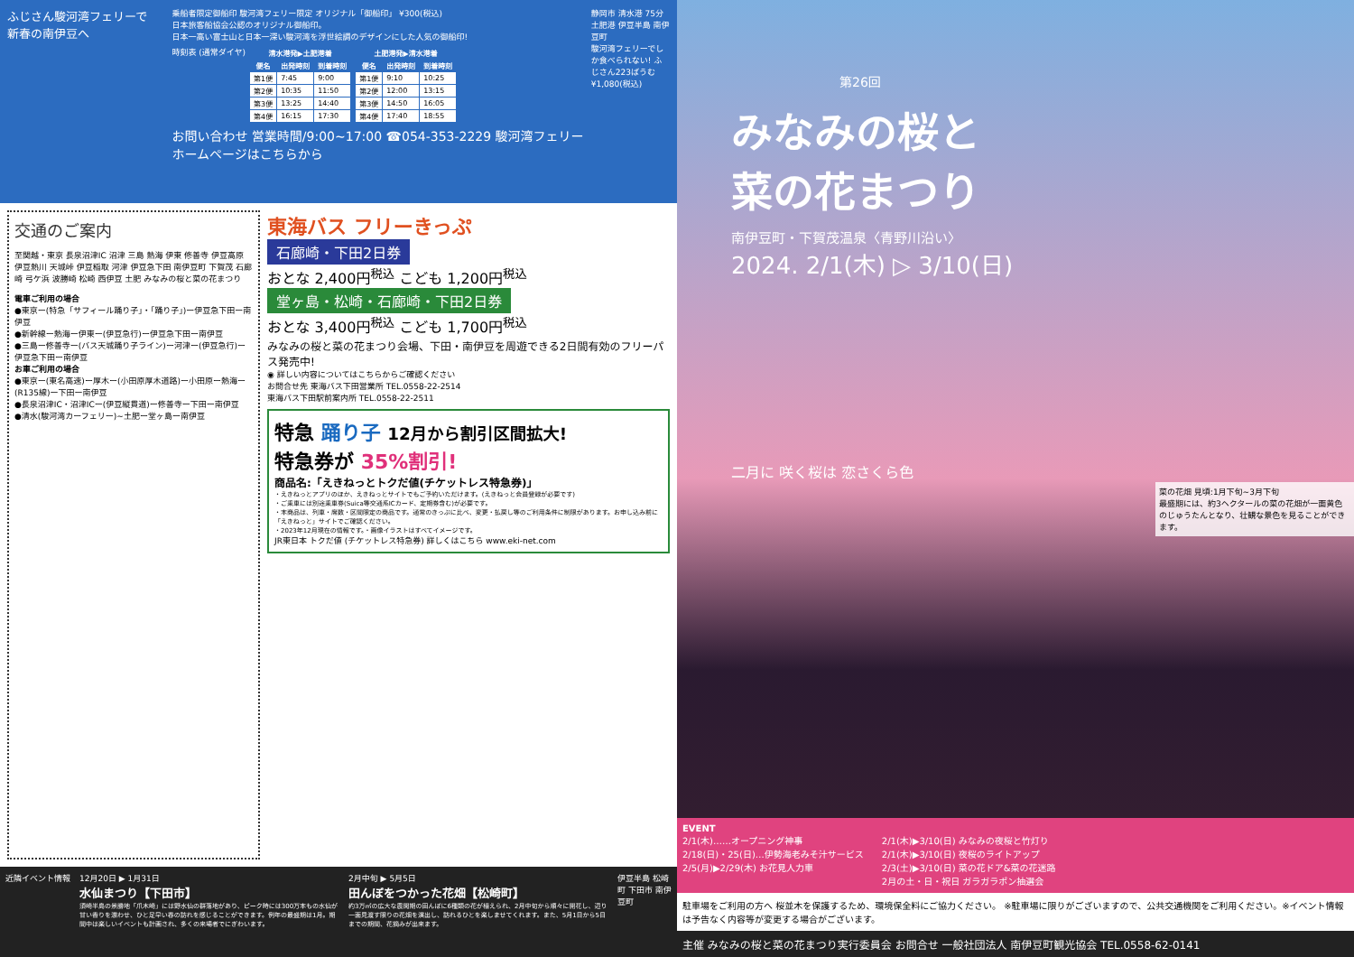ふじさん駿河湾フェリーで
新春の南伊豆へ
乗船者限定御船印 駿河湾フェリー限定 オリジナル「御船印」 ¥300(税込)
日本旅客船協会公認のオリジナル御船印。
日本一高い富士山と日本一深い駿河湾を浮世絵調のデザインにした人気の御船印!
時刻表 (通常ダイヤ)
| 清水港発▶土肥港着 | | |
| --- | --- | --- |
| 便名 | 出発時刻 | 到着時刻 |
| 第1便 | 7:45 | 9:00 |
| 第2便 | 10:35 | 11:50 |
| 第3便 | 13:25 | 14:40 |
| 第4便 | 16:15 | 17:30 |
| 土肥港発▶清水港着 | | |
| --- | --- | --- |
| 便名 | 出発時刻 | 到着時刻 |
| 第1便 | 9:10 | 10:25 |
| 第2便 | 12:00 | 13:15 |
| 第3便 | 14:50 | 16:05 |
| 第4便 | 17:40 | 18:55 |
お問い合わせ 営業時間/9:00~17:00 ☎054-353-2229 駿河湾フェリー ホームページはこちらから
静岡市 清水港 75分 土肥港 伊豆半島 南伊豆町
駿河湾フェリーでしか食べられない! ふじさん223ばうむ ¥1,080(税込)
交通のご案内
至関越・東京 長泉沼津IC 沼津 三島 熱海 伊東 修善寺 伊豆高原 伊豆熱川 天城峠 伊豆稲取 河津 伊豆急下田 南伊豆町 下賀茂 石廊崎 弓ケ浜 波勝崎 松崎 西伊豆 土肥 みなみの桜と菜の花まつり
電車ご利用の場合
●東京ー(特急「サフィール踊り子」・「踊り子」)ー伊豆急下田ー南伊豆
●新幹線ー熱海ー伊東ー(伊豆急行)ー伊豆急下田ー南伊豆
●三島ー修善寺ー(バス天城踊り子ライン)ー河津ー(伊豆急行)ー伊豆急下田ー南伊豆
お車ご利用の場合
●東京ー(東名高速)ー厚木ー(小田原厚木道路)ー小田原ー熱海ー(R135線)ー下田ー南伊豆
●長泉沼津IC・沼津ICー(伊豆縦貫道)ー修善寺ー下田ー南伊豆
●清水(駿河湾カーフェリー)~土肥ー堂ヶ島ー南伊豆
東海バス フリーきっぷ
石廊崎・下田2日券
おとな 2,400円<sup>税込</sup> こども 1,200円<sup>税込</sup>
堂ヶ島・松崎・石廊崎・下田2日券
おとな 3,400円<sup>税込</sup> こども 1,700円<sup>税込</sup>
みなみの桜と菜の花まつり会場、下田・南伊豆を周遊できる2日間有効のフリーパス発売中!
◉ 詳しい内容についてはこちらからご確認ください
お問合せ先 東海バス下田営業所 TEL.0558-22-2514
東海バス下田駅前案内所 TEL.0558-22-2511
特急 踊り子 12月から割引区間拡大!
特急券が 35%割引!
商品名:「えきねっとトクだ値(チケットレス特急券)」
・えきねっとアプリのほか、えきねっとサイトでもご予約いただけます。(えきねっと会員登録が必要です)
・ご乗車には別途乗車券(Suica等交通系ICカード、定期券含む)が必要です。
・本商品は、列車・席数・区間限定の商品です。通常のきっぷに比べ、変更・払戻し等のご利用条件に制限があります。お申し込み前に「えきねっと」サイトでご確認ください。
・2023年12月現在の情報です。・画像イラストはすべてイメージです。
JR東日本 トクだ値 (チケットレス特急券) 詳しくはこちら www.eki-net.com
近隣イベント情報 12月20日 ▶ 1月31日
水仙まつり【下田市】
須崎半島の景勝地「爪木崎」には野水仙の群落地があり、ピーク時には300万本もの水仙が甘い香りを漂わせ、ひと足早い春の訪れを感じることができます。例年の最盛期は1月。期間中は楽しいイベントも計画され、多くの来場者でにぎわいます。
2月中旬 ▶ 5月5日
田んぼをつかった花畑【松崎町】
約3万㎡の広大な農閑期の田んぼに6種類の花が植えられ、2月中旬から順々に開花し、辺り一面見渡す限りの花畑を演出し、訪れるひとを楽しませてくれます。また、5月1日から5日までの期間、花摘みが出来ます。
伊豆半島 松崎町 下田市 南伊豆町
第26回
みなみの桜と
菜の花まつり
南伊豆町・下賀茂温泉〈青野川沿い〉
2024. 2/1(木) ▷ 3/10(日)
二月に 咲く桜は 恋さくら色
菜の花畑 見頃:1月下旬~3月下旬
最盛期には、約3ヘクタールの菜の花畑が一面黄色のじゅうたんとなり、壮観な景色を見ることができます。
EVENT
2/1(木)……オープニング神事
2/18(日)・25(日)…伊勢海老みそ汁サービス
2/5(月)▶2/29(木) お花見人力車
2/1(木)▶3/10(日) みなみの夜桜と竹灯り
2/1(木)▶3/10(日) 夜桜のライトアップ
2/3(土)▶3/10(日) 菜の花ドア&菜の花迷路
2月の土・日・祝日 ガラガラポン抽選会
駐車場をご利用の方へ 桜並木を保護するため、環境保全料にご協力ください。 ※駐車場に限りがございますので、公共交通機関をご利用ください。※イベント情報は予告なく内容等が変更する場合がございます。
主催 みなみの桜と菜の花まつり実行委員会 お問合せ 一般社団法人 南伊豆町観光協会 TEL.0558-62-0141